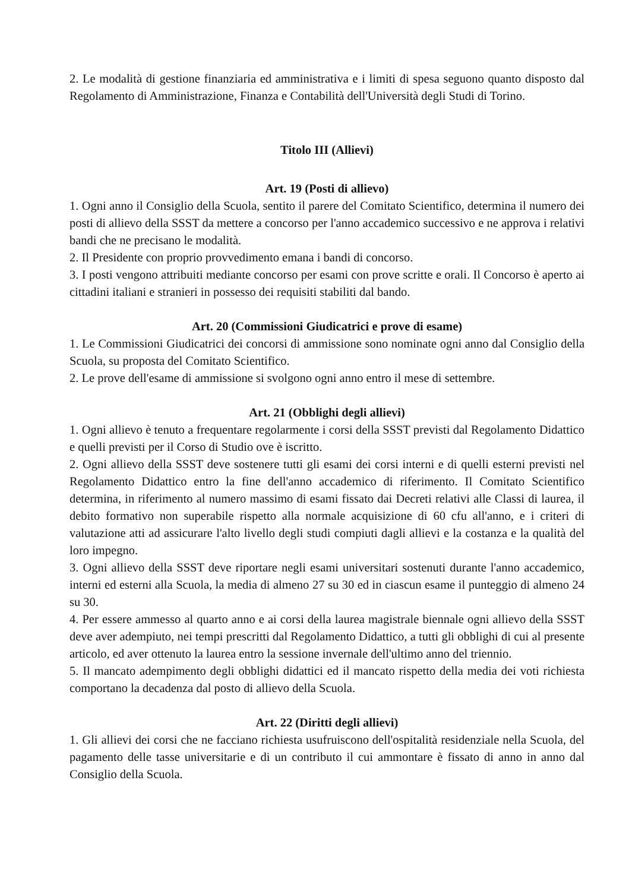2. Le modalità di gestione finanziaria ed amministrativa e i limiti di spesa seguono quanto disposto dal Regolamento di Amministrazione, Finanza e Contabilità dell'Università degli Studi di Torino.
Titolo III (Allievi)
Art. 19 (Posti di allievo)
1. Ogni anno il Consiglio della Scuola, sentito il parere del Comitato Scientifico, determina il numero dei posti di allievo della SSST da mettere a concorso per l'anno accademico successivo e ne approva i relativi bandi che ne precisano le modalità.
2. Il Presidente con proprio provvedimento emana i bandi di concorso.
3. I posti vengono attribuiti mediante concorso per esami con prove scritte e orali. Il Concorso è aperto ai cittadini italiani e stranieri in possesso dei requisiti stabiliti dal bando.
Art. 20 (Commissioni Giudicatrici e prove di esame)
1. Le Commissioni Giudicatrici dei concorsi di ammissione sono nominate ogni anno dal Consiglio della Scuola, su proposta del Comitato Scientifico.
2. Le prove dell'esame di ammissione si svolgono ogni anno entro il mese di settembre.
Art. 21 (Obblighi degli allievi)
1. Ogni allievo è tenuto a frequentare regolarmente i corsi della SSST previsti dal Regolamento Didattico e quelli previsti per il Corso di Studio ove è iscritto.
2. Ogni allievo della SSST deve sostenere tutti gli esami dei corsi interni e di quelli esterni previsti nel Regolamento Didattico entro la fine dell'anno accademico di riferimento. Il Comitato Scientifico determina, in riferimento al numero massimo di esami fissato dai Decreti relativi alle Classi di laurea, il debito formativo non superabile rispetto alla normale acquisizione di 60 cfu all'anno, e i criteri di valutazione atti ad assicurare l'alto livello degli studi compiuti dagli allievi e la costanza e la qualità del loro impegno.
3. Ogni allievo della SSST deve riportare negli esami universitari sostenuti durante l'anno accademico, interni ed esterni alla Scuola, la media di almeno 27 su 30 ed in ciascun esame il punteggio di almeno 24 su 30.
4. Per essere ammesso al quarto anno e ai corsi della laurea magistrale biennale ogni allievo della SSST deve aver adempiuto, nei tempi prescritti dal Regolamento Didattico, a tutti gli obblighi di cui al presente articolo, ed aver ottenuto la laurea entro la sessione invernale dell'ultimo anno del triennio.
5. Il mancato adempimento degli obblighi didattici ed il mancato rispetto della media dei voti richiesta comportano la decadenza dal posto di allievo della Scuola.
Art. 22 (Diritti degli allievi)
1. Gli allievi dei corsi che ne facciano richiesta usufruiscono dell'ospitalità residenziale nella Scuola, del pagamento delle tasse universitarie e di un contributo il cui ammontare è fissato di anno in anno dal Consiglio della Scuola.